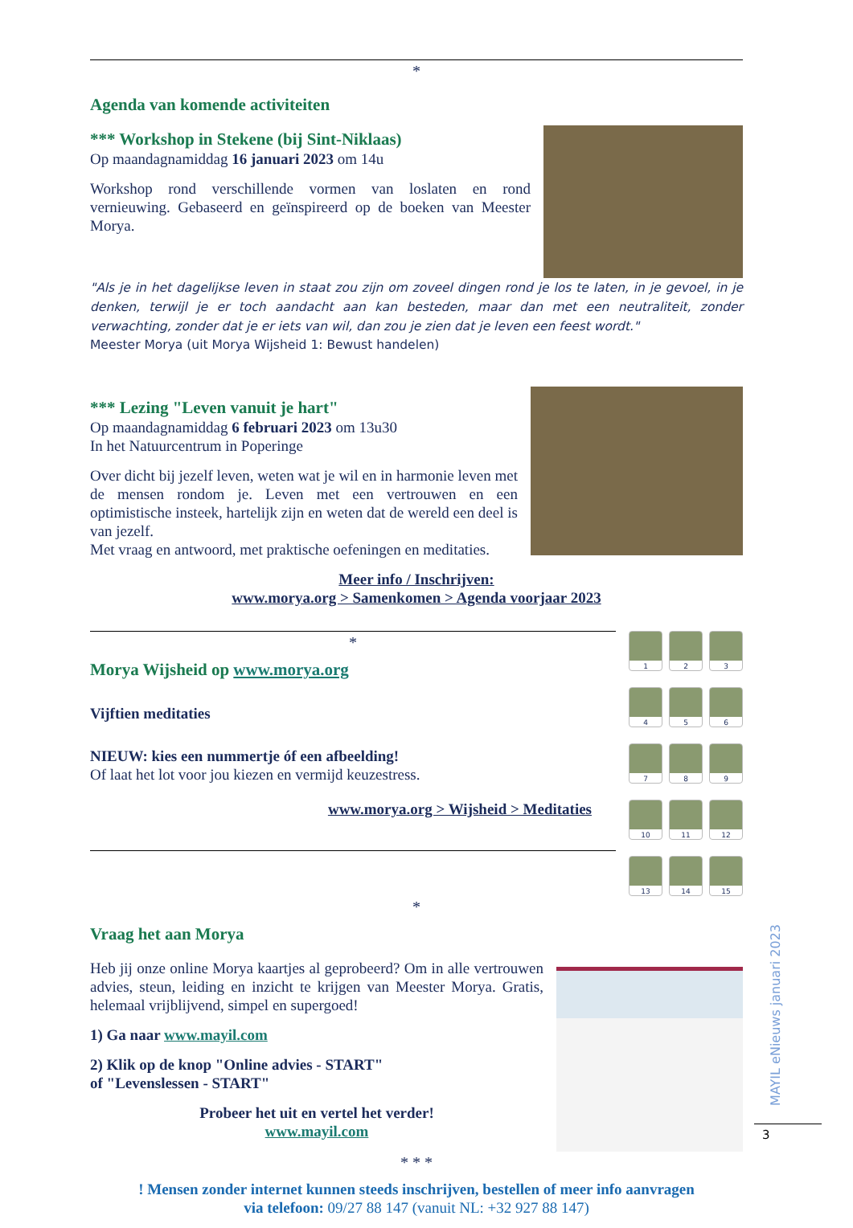*
Agenda van komende activiteiten
*** Workshop in Stekene (bij Sint-Niklaas)
Op maandagnamiddag 16 januari 2023 om 14u
Workshop rond verschillende vormen van loslaten en rond vernieuwing. Gebaseerd en geïnspireerd op de boeken van Meester Morya.
"Als je in het dagelijkse leven in staat zou zijn om zoveel dingen rond je los te laten, in je gevoel, in je denken, terwijl je er toch aandacht aan kan besteden, maar dan met een neutraliteit, zonder verwachting, zonder dat je er iets van wil, dan zou je zien dat je leven een feest wordt."
Meester Morya (uit Morya Wijsheid 1: Bewust handelen)
*** Lezing "Leven vanuit je hart"
Op maandagnamiddag 6 februari 2023 om 13u30
In het Natuurcentrum in Poperinge
Over dicht bij jezelf leven, weten wat je wil en in harmonie leven met de mensen rondom je. Leven met een vertrouwen en een optimistische insteek, hartelijk zijn en weten dat de wereld een deel is van jezelf.
Met vraag en antwoord, met praktische oefeningen en meditaties.
Meer info / Inschrijven:
www.morya.org > Samenkomen > Agenda voorjaar 2023
*
Morya Wijsheid op www.morya.org
Vijftien meditaties
NIEUW: kies een nummertje óf een afbeelding!
Of laat het lot voor jou kiezen en vermijd keuzestress.
www.morya.org > Wijsheid > Meditaties
1
2
3
4
5
6
7
8
9
10
11
12
13
14
15
*
Vraag het aan Morya
Heb jij onze online Morya kaartjes al geprobeerd? Om in alle vertrouwen advies, steun, leiding en inzicht te krijgen van Meester Morya. Gratis, helemaal vrijblijvend, simpel en supergoed!
1) Ga naar www.mayil.com
2) Klik op de knop "Online advies - START"
of "Levenslessen - START"
Probeer het uit en vertel het verder!
www.mayil.com
* * *
! Mensen zonder internet kunnen steeds inschrijven, bestellen of meer info aanvragen
via telefoon: 09/27 88 147 (vanuit NL: +32 927 88 147)
MAYIL eNieuws januari 2023
3